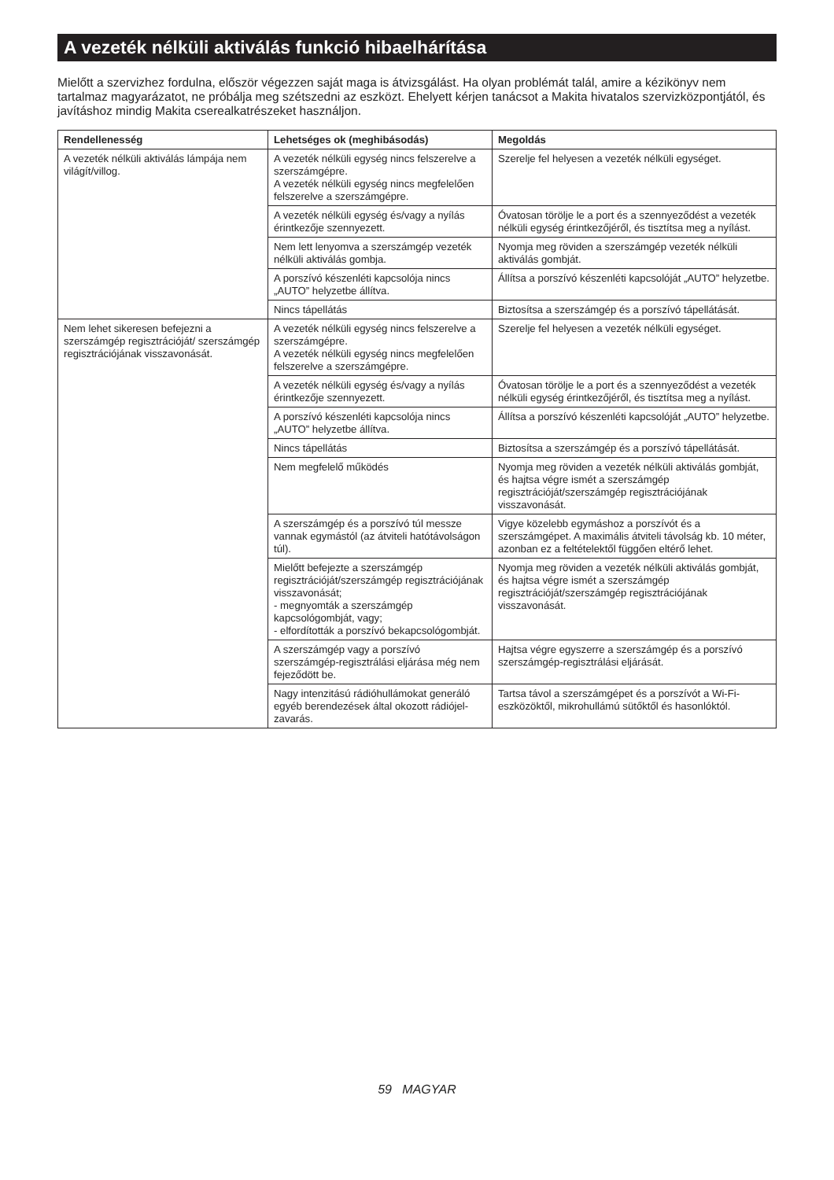A vezeték nélküli aktiválás funkció hibaelhárítása
Mielőtt a szervizhez fordulna, először végezzen saját maga is átvizsgálást. Ha olyan problémát talál, amire a kézikönyv nem tartalmaz magyarázatot, ne próbálja meg szétszedni az eszközt. Ehelyett kérjen tanácsot a Makita hivatalos szervizközpontjától, és javításhoz mindig Makita cserealkatrészeket használjon.
| Rendellenesség | Lehetséges ok (meghibásodás) | Megoldás |
| --- | --- | --- |
| A vezeték nélküli aktiválás lámpája nem világít/villog. | A vezeték nélküli egység nincs felszerelve a szerszámgépre. A vezeték nélküli egység nincs megfelelően felszerelve a szerszámgépre. | Szerelje fel helyesen a vezeték nélküli egységet. |
| | A vezeték nélküli egység és/vagy a nyílás érintkezője szennyezett. | Óvatosan törölje le a port és a szennyeződést a vezeték nélküli egység érintkezőjéről, és tisztítsa meg a nyílást. |
| | Nem lett lenyomva a szerszámgép vezeték nélküli aktiválás gombja. | Nyomja meg röviden a szerszámgép vezeték nélküli aktiválás gombját. |
| | A porszívó készenléti kapcsolója nincs „AUTO” helyzetbe állítva. | Állítsa a porszívó készenléti kapcsolóját „AUTO” helyzetbe. |
| | Nincs tápellátás | Biztosítsa a szerszámgép és a porszívó tápellátását. |
| Nem lehet sikeresen befejezni a szerszámgép regisztrációját/ szerszámgép regisztrációjának visszavonását. | A vezeték nélküli egység nincs felszerelve a szerszámgépre. A vezeték nélküli egység nincs megfelelően felszerelve a szerszámgépre. | Szerelje fel helyesen a vezeték nélküli egységet. |
| | A vezeték nélküli egység és/vagy a nyílás érintkezője szennyezett. | Óvatosan törölje le a port és a szennyeződést a vezeték nélküli egység érintkezőjéről, és tisztítsa meg a nyílást. |
| | A porszívó készenléti kapcsolója nincs „AUTO” helyzetbe állítva. | Állítsa a porszívó készenléti kapcsolóját „AUTO” helyzetbe. |
| | Nincs tápellátás | Biztosítsa a szerszámgép és a porszívó tápellátását. |
| | Nem megfelelő működés | Nyomja meg röviden a vezeték nélküli aktiválás gombját, és hajtsa végre ismét a szerszámgép regisztrációját/szerszámgép regisztrációjának visszavonását. |
| | A szerszámgép és a porszívó túl messze vannak egymástól (az átviteli hatótávolságon túl). | Vigye közelebb egymáshoz a porszívót és a szerszámgépet. A maximális átviteli távolság kb. 10 méter, azonban ez a feltételektől függően eltérő lehet. |
| | Mielőtt befejezte a szerszámgép regisztrációját/szerszámgép regisztrációjának visszavonását; - megnyomták a szerszámgép kapcsológombját, vagy; - elfordították a porszívó bekapcsológombját. | Nyomja meg röviden a vezeték nélküli aktiválás gombját, és hajtsa végre ismét a szerszámgép regisztrációját/szerszámgép regisztrációjának visszavonását. |
| | A szerszámgép vagy a porszívó szerszámgép-regisztrálási eljárása még nem fejeződött be. | Hajtsa végre egyszerre a szerszámgép és a porszívó szerszámgép-regisztrálási eljárását. |
| | Nagy intenzitású rádióhullámokat generáló egyéb berendezések által okozott rádiójel-zavarás. | Tartsa távol a szerszámgépet és a porszívót a Wi-Fi-eszközöktől, mikrohullámú sütőktől és hasonlóktól. |
59 MAGYAR